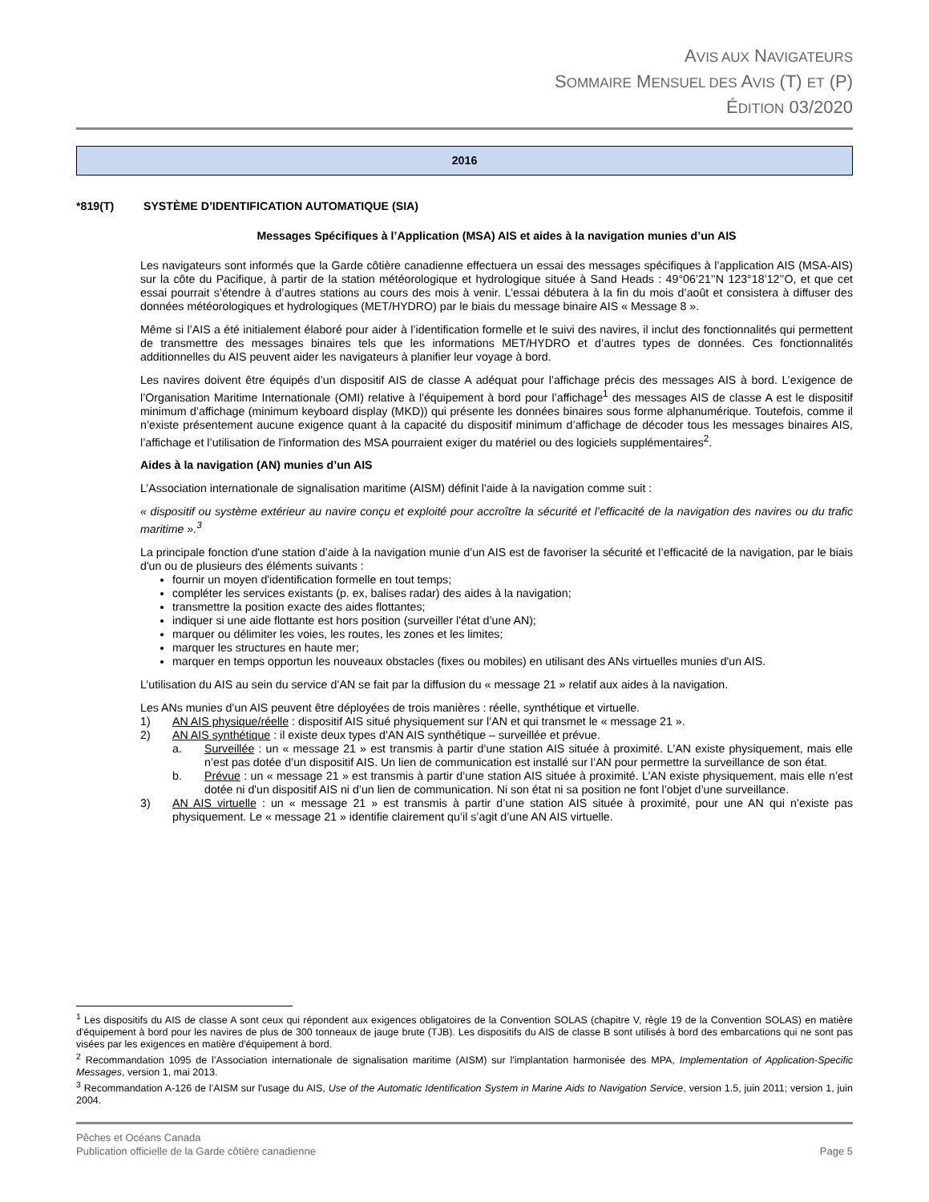AVIS AUX NAVIGATEURS
SOMMAIRE MENSUEL DES AVIS (T) ET (P)
ÉDITION 03/2020
2016
*819(T) SYSTÈME D’IDENTIFICATION AUTOMATIQUE (SIA)
Messages Spécifiques à l’Application (MSA) AIS et aides à la navigation munies d’un AIS
Les navigateurs sont informés que la Garde côtière canadienne effectuera un essai des messages spécifiques à l’application AIS (MSA-AIS) sur la côte du Pacifique, à partir de la station météorologique et hydrologique située à Sand Heads : 49°06’21’’N 123°18’12’’O, et que cet essai pourrait s’étendre à d’autres stations au cours des mois à venir. L’essai débutera à la fin du mois d’août et consistera à diffuser des données météorologiques et hydrologiques (MET/HYDRO) par le biais du message binaire AIS « Message 8 ».
Même si l’AIS a été initialement élaboré pour aider à l’identification formelle et le suivi des navires, il inclut des fonctionnalités qui permettent de transmettre des messages binaires tels que les informations MET/HYDRO et d’autres types de données. Ces fonctionnalités additionnelles du AIS peuvent aider les navigateurs à planifier leur voyage à bord.
Les navires doivent être équipés d’un dispositif AIS de classe A adéquat pour l’affichage précis des messages AIS à bord. L’exigence de l’Organisation Maritime Internationale (OMI) relative à l'équipement à bord pour l’affichage<sup>1</sup> des messages AIS de classe A est le dispositif minimum d’affichage (minimum keyboard display (MKD)) qui présente les données binaires sous forme alphanumérique. Toutefois, comme il n’existe présentement aucune exigence quant à la capacité du dispositif minimum d’affichage de décoder tous les messages binaires AIS, l’affichage et l’utilisation de l'information des MSA pourraient exiger du matériel ou des logiciels supplémentaires<sup>2</sup>.
Aides à la navigation (AN) munies d’un AIS
L’Association internationale de signalisation maritime (AISM) définit l'aide à la navigation comme suit :
« dispositif ou système extérieur au navire conçu et exploité pour accroître la sécurité et l’efficacité de la navigation des navires ou du trafic maritime ».<sup>3</sup>
La principale fonction d'une station d’aide à la navigation munie d’un AIS est de favoriser la sécurité et l’efficacité de la navigation, par le biais d'un ou de plusieurs des éléments suivants :
fournir un moyen d'identification formelle en tout temps;
compléter les services existants (p. ex, balises radar) des aides à la navigation;
transmettre la position exacte des aides flottantes;
indiquer si une aide flottante est hors position (surveiller l'état d’une AN);
marquer ou délimiter les voies, les routes, les zones et les limites;
marquer les structures en haute mer;
marquer en temps opportun les nouveaux obstacles (fixes ou mobiles) en utilisant des ANs virtuelles munies d'un AIS.
L’utilisation du AIS au sein du service d’AN se fait par la diffusion du « message 21 » relatif aux aides à la navigation.
Les ANs munies d’un AIS peuvent être déployées de trois manières : réelle, synthétique et virtuelle.
1) AN AIS physique/réelle : dispositif AIS situé physiquement sur l’AN et qui transmet le « message 21 ».
2) AN AIS synthétique : il existe deux types d’AN AIS synthétique – surveillée et prévue.
a. Surveillée : un « message 21 » est transmis à partir d’une station AIS située à proximité. L’AN existe physiquement, mais elle n’est pas dotée d’un dispositif AIS. Un lien de communication est installé sur l’AN pour permettre la surveillance de son état.
b. Prévue : un « message 21 » est transmis à partir d’une station AIS située à proximité. L’AN existe physiquement, mais elle n’est dotée ni d'un dispositif AIS ni d’un lien de communication. Ni son état ni sa position ne font l’objet d’une surveillance.
3) AN AIS virtuelle : un « message 21 » est transmis à partir d’une station AIS située à proximité, pour une AN qui n’existe pas physiquement. Le « message 21 » identifie clairement qu’il s’agit d’une AN AIS virtuelle.
<sup>1</sup> Les dispositifs du AIS de classe A sont ceux qui répondent aux exigences obligatoires de la Convention SOLAS (chapitre V, règle 19 de la Convention SOLAS) en matière d'équipement à bord pour les navires de plus de 300 tonneaux de jauge brute (TJB). Les dispositifs du AIS de classe B sont utilisés à bord des embarcations qui ne sont pas visées par les exigences en matière d'équipement à bord.
<sup>2</sup> Recommandation 1095 de l’Association internationale de signalisation maritime (AISM) sur l'implantation harmonisée des MPA, Implementation of Application-Specific Messages, version 1, mai 2013.
<sup>3</sup> Recommandation A-126 de l’AISM sur l'usage du AIS, Use of the Automatic Identification System in Marine Aids to Navigation Service, version 1.5, juin 2011; version 1, juin 2004.
Pêches et Océans Canada
Publication officielle de la Garde côtière canadienne
Page 5